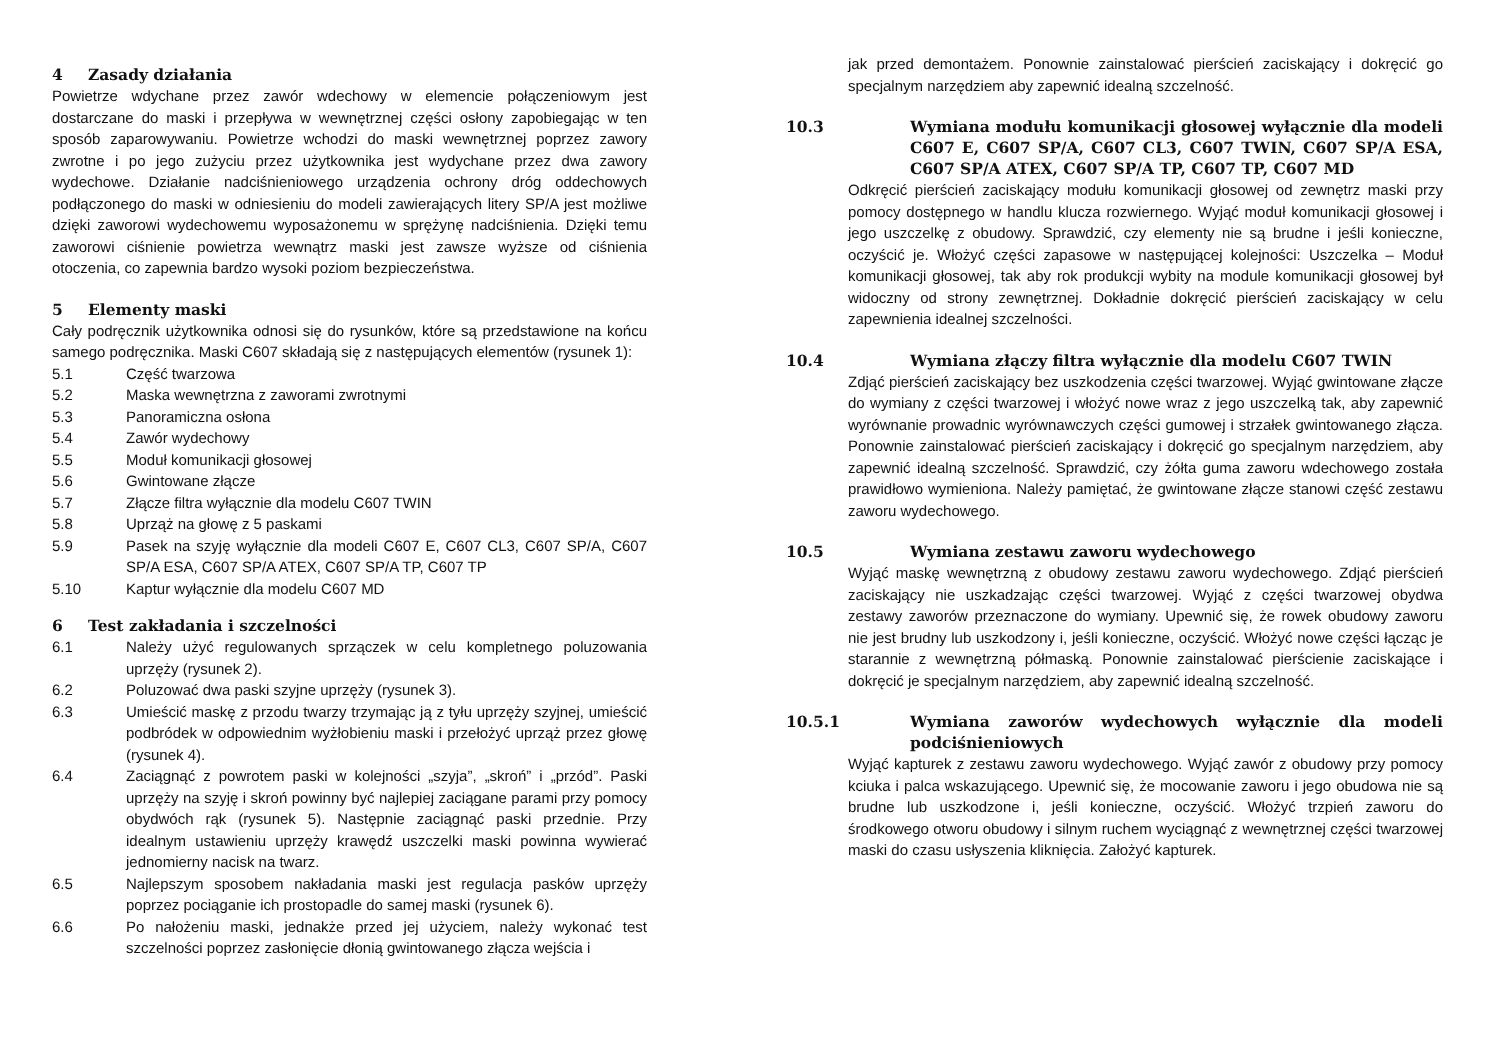4 Zasady działania
Powietrze wdychane przez zawór wdechowy w elemencie połączeniowym jest dostarczane do maski i przepływa w wewnętrznej części osłony zapobiegając w ten sposób zaparowywaniu. Powietrze wchodzi do maski wewnętrznej poprzez zawory zwrotne i po jego zużyciu przez użytkownika jest wydychane przez dwa zawory wydechowe. Działanie nadciśnieniowego urządzenia ochrony dróg oddechowych podłączonego do maski w odniesieniu do modeli zawierających litery SP/A jest możliwe dzięki zaworowi wydechowemu wyposażonemu w sprężynę nadciśnienia. Dzięki temu zaworowi ciśnienie powietrza wewnątrz maski jest zawsze wyższe od ciśnienia otoczenia, co zapewnia bardzo wysoki poziom bezpieczeństwa.
5 Elementy maski
Cały podręcznik użytkownika odnosi się do rysunków, które są przedstawione na końcu samego podręcznika. Maski C607 składają się z następujących elementów (rysunek 1):
5.1 Część twarzowa
5.2 Maska wewnętrzna z zaworami zwrotnymi
5.3 Panoramiczna osłona
5.4 Zawór wydechowy
5.5 Moduł komunikacji głosowej
5.6 Gwintowane złącze
5.7 Złącze filtra wyłącznie dla modelu C607 TWIN
5.8 Uprząż na głowę z 5 paskami
5.9 Pasek na szyję wyłącznie dla modeli C607 E, C607 CL3, C607 SP/A, C607 SP/A ESA, C607 SP/A ATEX, C607 SP/A TP, C607 TP
5.10 Kaptur wyłącznie dla modelu C607 MD
6 Test zakładania i szczelności
6.1 Należy użyć regulowanych sprzączek w celu kompletnego poluzowania uprzęży (rysunek 2).
6.2 Poluzować dwa paski szyjne uprzęży (rysunek 3).
6.3 Umieścić maskę z przodu twarzy trzymając ją z tyłu uprzęży szyjnej, umieścić podbródek w odpowiednim wyżłobieniu maski i przełożyć uprząż przez głowę (rysunek 4).
6.4 Zaciągnąć z powrotem paski w kolejności „szyja”, „skroń” i „przód”. Paski uprzęży na szyję i skroń powinny być najlepiej zaciągane parami przy pomocy obydwóch rąk (rysunek 5). Następnie zaciągnąć paski przednie. Przy idealnym ustawieniu uprzęży krawędź uszczelki maski powinna wywierać jednomierny nacisk na twarz.
6.5 Najlepszym sposobem nakładania maski jest regulacja pasków uprzęży poprzez pociąganie ich prostopadle do samej maski (rysunek 6).
6.6 Po nałożeniu maski, jednakże przed jej użyciem, należy wykonać test szczelności poprzez zasłonięcie dłonią gwintowanego złącza wejścia i
jak przed demontażem. Ponownie zainstalować pierścień zaciskający i dokręcić go specjalnym narzędziem aby zapewnić idealną szczelność.
10.3 Wymiana modułu komunikacji głosowej wyłącznie dla modeli C607 E, C607 SP/A, C607 CL3, C607 TWIN, C607 SP/A ESA, C607 SP/A ATEX, C607 SP/A TP, C607 TP, C607 MD
Odkręcić pierścień zaciskający modułu komunikacji głosowej od zewnętrz maski przy pomocy dostępnego w handlu klucza rozwiernego. Wyjąć moduł komunikacji głosowej i jego uszczelkę z obudowy. Sprawdzić, czy elementy nie są brudne i jeśli konieczne, oczyścić je. Włożyć części zapasowe w następującej kolejności: Uszczelka – Moduł komunikacji głosowej, tak aby rok produkcji wybity na module komunikacji głosowej był widoczny od strony zewnętrznej. Dokładnie dokręcić pierścień zaciskający w celu zapewnienia idealnej szczelności.
10.4 Wymiana złączy filtra wyłącznie dla modelu C607 TWIN
Zdjąć pierścień zaciskający bez uszkodzenia części twarzowej. Wyjąć gwintowane złącze do wymiany z części twarzowej i włożyć nowe wraz z jego uszczelką tak, aby zapewnić wyrównanie prowadnic wyrównawczych części gumowej i strzałek gwintowanego złącza. Ponownie zainstalować pierścień zaciskający i dokręcić go specjalnym narzędziem, aby zapewnić idealną szczelność. Sprawdzić, czy żółta guma zaworu wdechowego została prawidłowo wymieniona. Należy pamiętać, że gwintowane złącze stanowi część zestawu zaworu wydechowego.
10.5 Wymiana zestawu zaworu wydechowego
Wyjąć maskę wewnętrzną z obudowy zestawu zaworu wydechowego. Zdjąć pierścień zaciskający nie uszkadzając części twarzowej. Wyjąć z części twarzowej obydwa zestawy zaworów przeznaczone do wymiany. Upewnić się, że rowek obudowy zaworu nie jest brudny lub uszkodzony i, jeśli konieczne, oczyścić. Włożyć nowe części łącząc je starannie z wewnętrzną półmaską. Ponownie zainstalować pierścienie zaciskające i dokręcić je specjalnym narzędziem, aby zapewnić idealną szczelność.
10.5.1 Wymiana zaworów wydechowych wyłącznie dla modeli podciśnieniowych
Wyjąć kapturek z zestawu zaworu wydechowego. Wyjąć zawór z obudowy przy pomocy kciuka i palca wskazującego. Upewnić się, że mocowanie zaworu i jego obudowa nie są brudne lub uszkodzone i, jeśli konieczne, oczyścić. Włożyć trzpień zaworu do środkowego otworu obudowy i silnym ruchem wyciągnąć z wewnętrznej części twarzowej maski do czasu usłyszenia kliknięcia. Założyć kapturek.